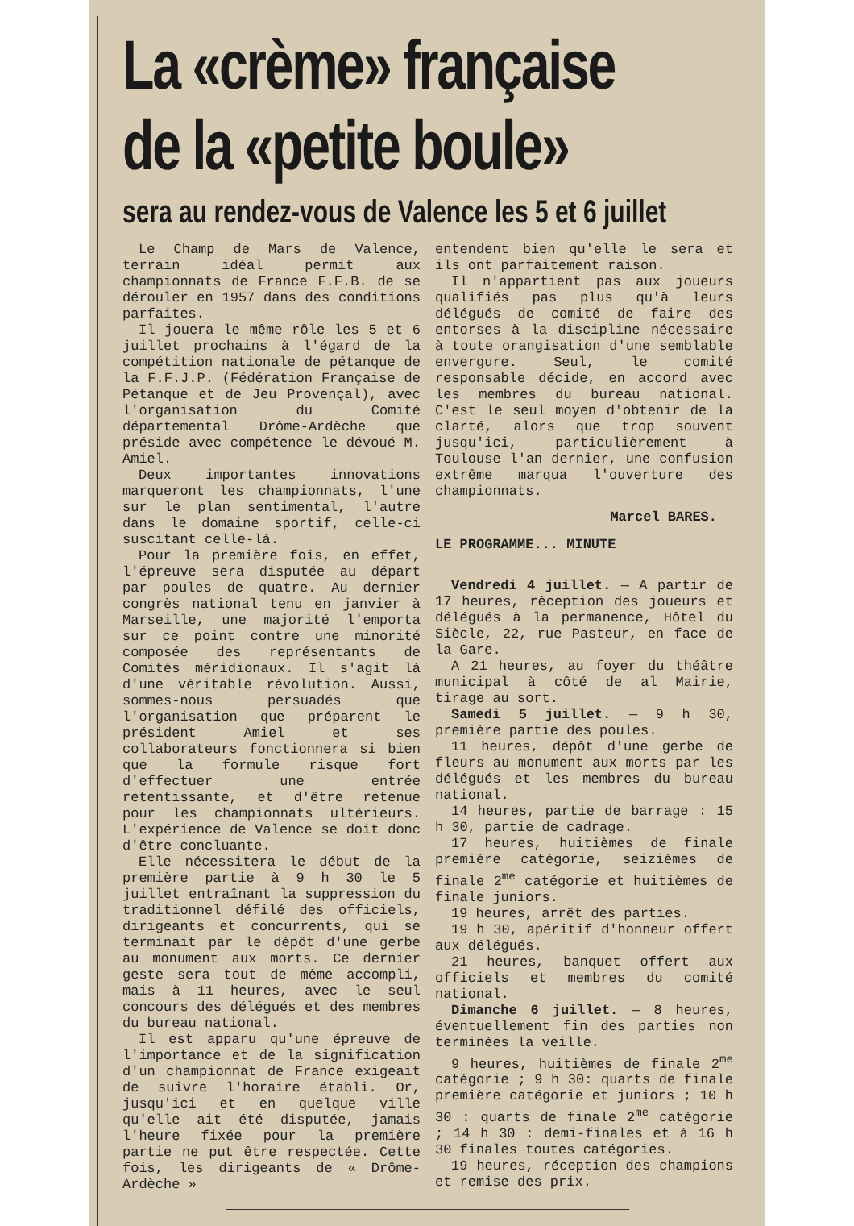La «crème» française
de la «petite boule»
sera au rendez-vous de Valence les 5 et 6 juillet
Le Champ de Mars de Valence, terrain idéal permit aux championnats de France F.F.B. de se dérouler en 1957 dans des conditions parfaites.
Il jouera le même rôle les 5 et 6 juillet prochains à l'égard de la compétition nationale de pétanque de la F.F.J.P. (Fédération Française de Pétanque et de Jeu Provençal), avec l'organisation du Comité départemental Drôme-Ardèche que préside avec compétence le dévoué M. Amiel.
Deux importantes innovations marqueront les championnats, l'une sur le plan sentimental, l'autre dans le domaine sportif, celle-ci suscitant celle-là.
Pour la première fois, en effet, l'épreuve sera disputée au départ par poules de quatre. Au dernier congrès national tenu en janvier à Marseille, une majorité l'emporta sur ce point contre une minorité composée des représentants de Comités méridionaux. Il s'agit là d'une véritable révolution. Aussi, sommes-nous persuadés que l'organisation que préparent le président Amiel et ses collaborateurs fonctionnera si bien que la formule risque fort d'effectuer une entrée retentissante, et d'être retenue pour les championnats ultérieurs. L'expérience de Valence se doit donc d'être concluante.
Elle nécessitera le début de la première partie à 9 h 30 le 5 juillet entraînant la suppression du traditionnel défilé des officiels, dirigeants et concurrents, qui se terminait par le dépôt d'une gerbe au monument aux morts. Ce dernier geste sera tout de même accompli, mais à 11 heures, avec le seul concours des délégués et des membres du bureau national.
Il est apparu qu'une épreuve de l'importance et de la signification d'un championnat de France exigeait de suivre l'horaire établi. Or, jusqu'ici et en quelque ville qu'elle ait été disputée, jamais l'heure fixée pour la première partie ne put être respectée. Cette fois, les dirigeants de « Drôme-Ardèche »
entendent bien qu'elle le sera et ils ont parfaitement raison.
Il n'appartient pas aux joueurs qualifiés pas plus qu'à leurs délégués de comité de faire des entorses à la discipline nécessaire à toute orangisation d'une semblable envergure. Seul, le comité responsable décide, en accord avec les membres du bureau national. C'est le seul moyen d'obtenir de la clarté, alors que trop souvent jusqu'ici, particulièrement à Toulouse l'an dernier, une confusion extrême marqua l'ouverture des championnats.
Marcel BARES.
LE PROGRAMME... MINUTE
Vendredi 4 juillet. — A partir de 17 heures, réception des joueurs et délégués à la permanence, Hôtel du Siècle, 22, rue Pasteur, en face de la Gare.
A 21 heures, au foyer du théâtre municipal à côté de al Mairie, tirage au sort.
Samedi 5 juillet. — 9 h 30, première partie des poules.
11 heures, dépôt d'une gerbe de fleurs au monument aux morts par les délégués et les membres du bureau national.
14 heures, partie de barrage : 15 h 30, partie de cadrage.
17 heures, huitièmes de finale première catégorie, seizièmes de finale 2<sup>me</sup> catégorie et huitièmes de finale juniors.
19 heures, arrêt des parties.
19 h 30, apéritif d'honneur offert aux délégués.
21 heures, banquet offert aux officiels et membres du comité national.
Dimanche 6 juillet. — 8 heures, éventuellement fin des parties non terminées la veille.
9 heures, huitièmes de finale 2<sup>me</sup> catégorie ; 9 h 30: quarts de finale première catégorie et juniors ; 10 h 30 : quarts de finale 2<sup>me</sup> catégorie ; 14 h 30 : demi-finales et à 16 h 30 finales toutes catégories.
19 heures, réception des champions et remise des prix.